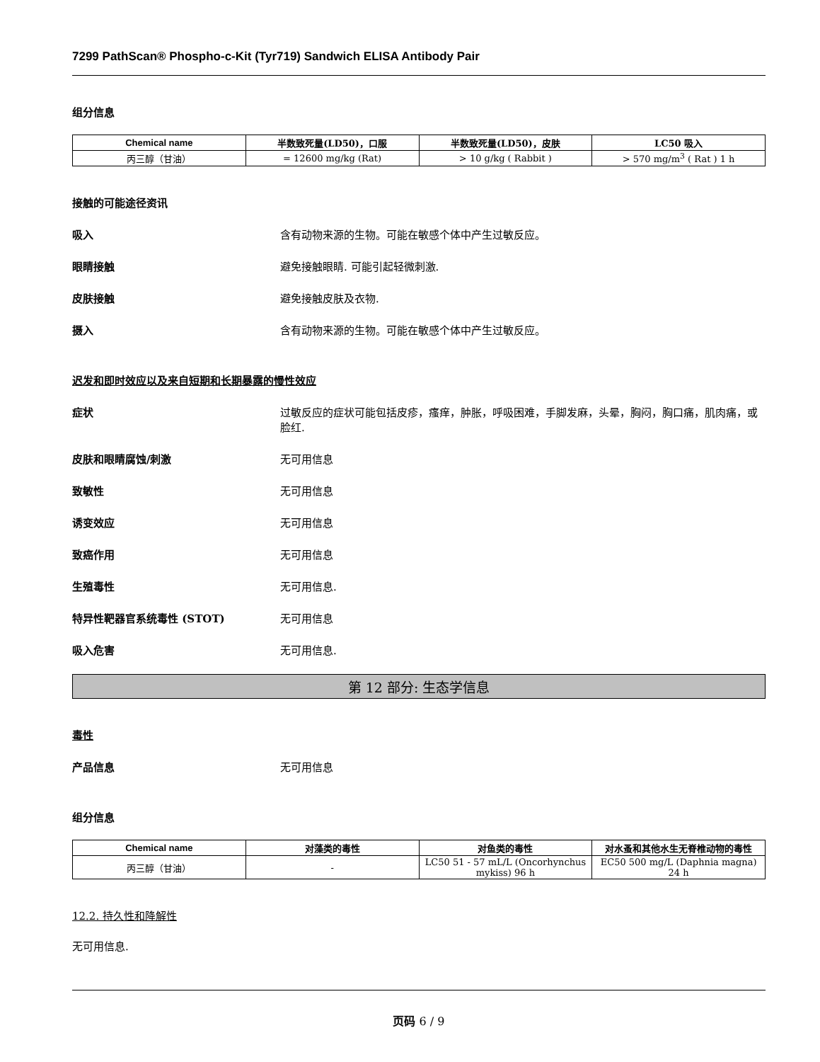7299 PathScan® Phospho-c-Kit (Tyr719) Sandwich ELISA Antibody Pair
组分信息
| Chemical name | 半数致死量(LD50)，口服 | 半数致死量(LD50)，皮肤 | LC50 吸入 |
| --- | --- | --- | --- |
| 丙三醇（甘油） | = 12600 mg/kg (Rat) | > 10 g/kg ( Rabbit ) | > 570 mg/m<sup>3</sup> ( Rat ) 1 h |
接触的可能途径资讯
吸入 含有动物来源的生物。可能在敏感个体中产生过敏反应。
眼睛接触 避免接触眼睛. 可能引起轻微刺激.
皮肤接触 避免接触皮肤及衣物.
摄入 含有动物来源的生物。可能在敏感个体中产生过敏反应。
迟发和即时效应以及来自短期和长期暴露的慢性效应
症状 过敏反应的症状可能包括皮疹，瘙痒，肿胀，呼吸困难，手脚发麻，头晕，胸闷，胸口痛，肌肉痛，或脸红.
皮肤和眼睛腐蚀/刺激 无可用信息
致敏性 无可用信息
诱变效应 无可用信息
致癌作用 无可用信息
生殖毒性 无可用信息.
特异性靶器官系统毒性 (STOT) 无可用信息
吸入危害 无可用信息.
第 12 部分: 生态学信息
毒性
产品信息 无可用信息
组分信息
| Chemical name | 对藻类的毒性 | 对鱼类的毒性 | 对水蚤和其他水生无脊椎动物的毒性 |
| --- | --- | --- | --- |
| 丙三醇（甘油） | - | LC50 51 - 57 mL/L (Oncorhynchus mykiss) 96 h | EC50 500 mg/L (Daphnia magna) 24 h |
12.2. 持久性和降解性
无可用信息.
页码 6 / 9